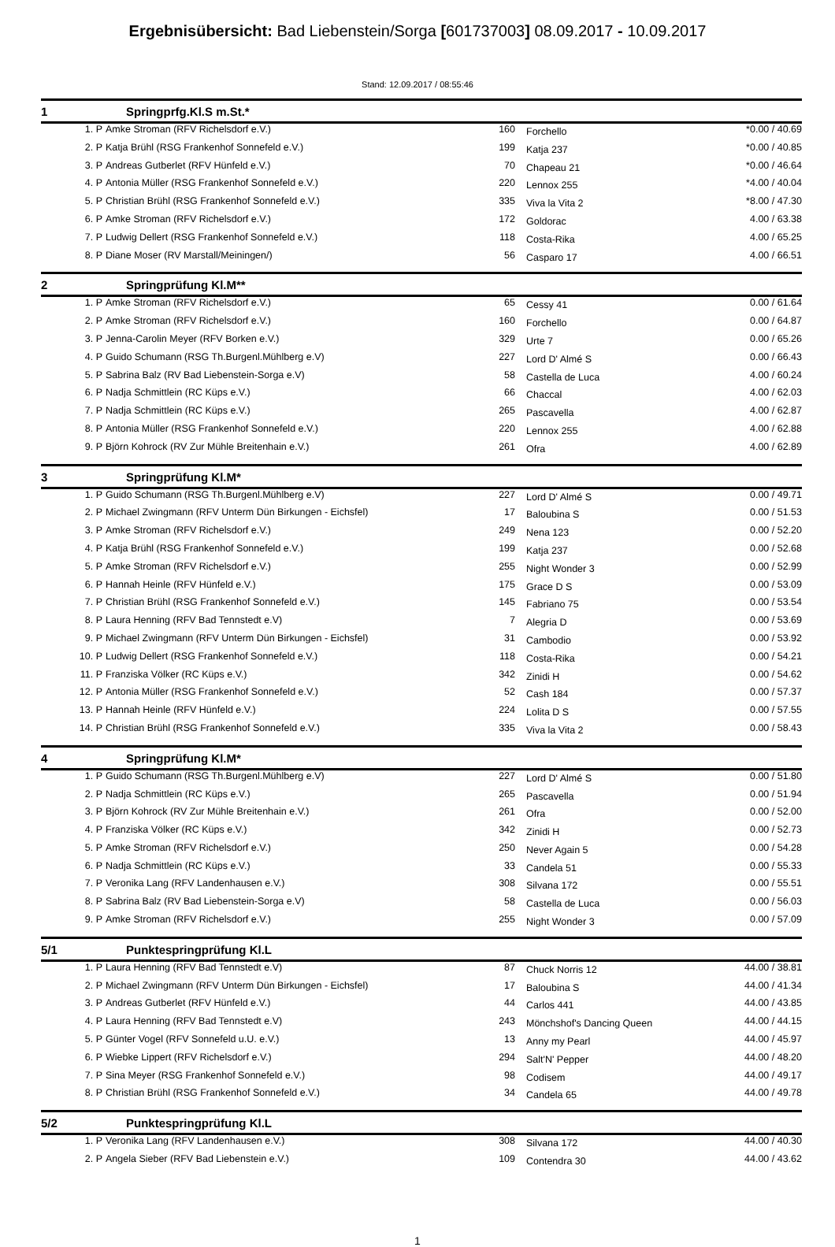Ergebnisübersicht: Bad Liebenstein/Sorga [601737003] 08.09.2017 - 10.09.2017
Stand: 12.09.2017 / 08:55:46
1 Springprfg.Kl.S m.St.*
| 1. P | Amke Stroman (RFV Richelsdorf e.V.) | 160 | Forchello | *0.00 / 40.69 |
| 2. P | Katja Brühl (RSG Frankenhof Sonnefeld e.V.) | 199 | Katja 237 | *0.00 / 40.85 |
| 3. P | Andreas Gutberlet (RFV Hünfeld e.V.) | 70 | Chapeau 21 | *0.00 / 46.64 |
| 4. P | Antonia Müller (RSG Frankenhof Sonnefeld e.V.) | 220 | Lennox 255 | *4.00 / 40.04 |
| 5. P | Christian Brühl (RSG Frankenhof Sonnefeld e.V.) | 335 | Viva la Vita 2 | *8.00 / 47.30 |
| 6. P | Amke Stroman (RFV Richelsdorf e.V.) | 172 | Goldorac | 4.00 / 63.38 |
| 7. P | Ludwig Dellert (RSG Frankenhof Sonnefeld e.V.) | 118 | Costa-Rika | 4.00 / 65.25 |
| 8. P | Diane Moser (RV Marstall/Meiningen/) | 56 | Casparo 17 | 4.00 / 66.51 |
2 Springprüfung Kl.M**
| 1. P | Amke Stroman (RFV Richelsdorf e.V.) | 65 | Cessy 41 | 0.00 / 61.64 |
| 2. P | Amke Stroman (RFV Richelsdorf e.V.) | 160 | Forchello | 0.00 / 64.87 |
| 3. P | Jenna-Carolin Meyer (RFV Borken e.V.) | 329 | Urte 7 | 0.00 / 65.26 |
| 4. P | Guido Schumann (RSG Th.Burgenl.Mühlberg e.V) | 227 | Lord D' Almé S | 0.00 / 66.43 |
| 5. P | Sabrina Balz (RV Bad Liebenstein-Sorga e.V) | 58 | Castella de Luca | 4.00 / 60.24 |
| 6. P | Nadja Schmittlein (RC Küps e.V.) | 66 | Chaccal | 4.00 / 62.03 |
| 7. P | Nadja Schmittlein (RC Küps e.V.) | 265 | Pascavella | 4.00 / 62.87 |
| 8. P | Antonia Müller (RSG Frankenhof Sonnefeld e.V.) | 220 | Lennox 255 | 4.00 / 62.88 |
| 9. P | Björn Kohrock (RV Zur Mühle Breitenhain e.V.) | 261 | Ofra | 4.00 / 62.89 |
3 Springprüfung Kl.M*
| 1. P | Guido Schumann (RSG Th.Burgenl.Mühlberg e.V) | 227 | Lord D' Almé S | 0.00 / 49.71 |
| 2. P | Michael Zwingmann (RFV Unterm Dün Birkungen - Eichsfel) | 17 | Baloubina S | 0.00 / 51.53 |
| 3. P | Amke Stroman (RFV Richelsdorf e.V.) | 249 | Nena 123 | 0.00 / 52.20 |
| 4. P | Katja Brühl (RSG Frankenhof Sonnefeld e.V.) | 199 | Katja 237 | 0.00 / 52.68 |
| 5. P | Amke Stroman (RFV Richelsdorf e.V.) | 255 | Night Wonder 3 | 0.00 / 52.99 |
| 6. P | Hannah Heinle (RFV Hünfeld e.V.) | 175 | Grace D S | 0.00 / 53.09 |
| 7. P | Christian Brühl (RSG Frankenhof Sonnefeld e.V.) | 145 | Fabriano 75 | 0.00 / 53.54 |
| 8. P | Laura Henning (RFV Bad Tennstedt e.V) | 7 | Alegria D | 0.00 / 53.69 |
| 9. P | Michael Zwingmann (RFV Unterm Dün Birkungen - Eichsfel) | 31 | Cambodio | 0.00 / 53.92 |
| 10. P | Ludwig Dellert (RSG Frankenhof Sonnefeld e.V.) | 118 | Costa-Rika | 0.00 / 54.21 |
| 11. P | Franziska Völker (RC Küps e.V.) | 342 | Zinidi H | 0.00 / 54.62 |
| 12. P | Antonia Müller (RSG Frankenhof Sonnefeld e.V.) | 52 | Cash 184 | 0.00 / 57.37 |
| 13. P | Hannah Heinle (RFV Hünfeld e.V.) | 224 | Lolita D S | 0.00 / 57.55 |
| 14. P | Christian Brühl (RSG Frankenhof Sonnefeld e.V.) | 335 | Viva la Vita 2 | 0.00 / 58.43 |
4 Springprüfung Kl.M*
| 1. P | Guido Schumann (RSG Th.Burgenl.Mühlberg e.V) | 227 | Lord D' Almé S | 0.00 / 51.80 |
| 2. P | Nadja Schmittlein (RC Küps e.V.) | 265 | Pascavella | 0.00 / 51.94 |
| 3. P | Björn Kohrock (RV Zur Mühle Breitenhain e.V.) | 261 | Ofra | 0.00 / 52.00 |
| 4. P | Franziska Völker (RC Küps e.V.) | 342 | Zinidi H | 0.00 / 52.73 |
| 5. P | Amke Stroman (RFV Richelsdorf e.V.) | 250 | Never Again 5 | 0.00 / 54.28 |
| 6. P | Nadja Schmittlein (RC Küps e.V.) | 33 | Candela 51 | 0.00 / 55.33 |
| 7. P | Veronika Lang (RFV Landenhausen e.V.) | 308 | Silvana 172 | 0.00 / 55.51 |
| 8. P | Sabrina Balz (RV Bad Liebenstein-Sorga e.V) | 58 | Castella de Luca | 0.00 / 56.03 |
| 9. P | Amke Stroman (RFV Richelsdorf e.V.) | 255 | Night Wonder 3 | 0.00 / 57.09 |
5/1 Punktespringprüfung Kl.L
| 1. P | Laura Henning (RFV Bad Tennstedt e.V) | 87 | Chuck Norris 12 | 44.00 / 38.81 |
| 2. P | Michael Zwingmann (RFV Unterm Dün Birkungen - Eichsfel) | 17 | Baloubina S | 44.00 / 41.34 |
| 3. P | Andreas Gutberlet (RFV Hünfeld e.V.) | 44 | Carlos 441 | 44.00 / 43.85 |
| 4. P | Laura Henning (RFV Bad Tennstedt e.V) | 243 | Mönchshof's Dancing Queen | 44.00 / 44.15 |
| 5. P | Günter Vogel (RFV Sonnefeld u.U. e.V.) | 13 | Anny my Pearl | 44.00 / 45.97 |
| 6. P | Wiebke Lippert (RFV Richelsdorf e.V.) | 294 | Salt'N' Pepper | 44.00 / 48.20 |
| 7. P | Sina Meyer (RSG Frankenhof Sonnefeld e.V.) | 98 | Codisem | 44.00 / 49.17 |
| 8. P | Christian Brühl (RSG Frankenhof Sonnefeld e.V.) | 34 | Candela 65 | 44.00 / 49.78 |
5/2 Punktespringprüfung Kl.L
| 1. P | Veronika Lang (RFV Landenhausen e.V.) | 308 | Silvana 172 | 44.00 / 40.30 |
| 2. P | Angela Sieber (RFV Bad Liebenstein e.V.) | 109 | Contendra 30 | 44.00 / 43.62 |
1